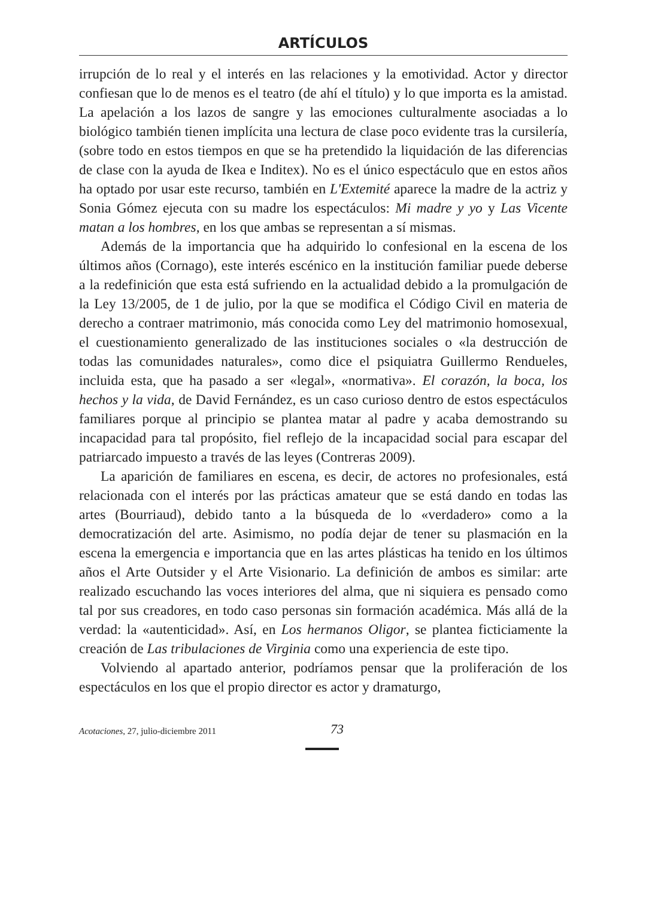ARTÍCULOS
irrupción de lo real y el interés en las relaciones y la emotividad. Actor y director confiesan que lo de menos es el teatro (de ahí el título) y lo que importa es la amistad. La apelación a los lazos de sangre y las emociones culturalmente asociadas a lo biológico también tienen implícita una lectura de clase poco evidente tras la cursilería, (sobre todo en estos tiempos en que se ha pretendido la liquidación de las diferencias de clase con la ayuda de Ikea e Inditex). No es el único espectáculo que en estos años ha optado por usar este recurso, también en L'Extemité aparece la madre de la actriz y Sonia Gómez ejecuta con su madre los espectáculos: Mi madre y yo y Las Vicente matan a los hombres, en los que ambas se representan a sí mismas.
Además de la importancia que ha adquirido lo confesional en la escena de los últimos años (Cornago), este interés escénico en la institución familiar puede deberse a la redefinición que esta está sufriendo en la actualidad debido a la promulgación de la Ley 13/2005, de 1 de julio, por la que se modifica el Código Civil en materia de derecho a contraer matrimonio, más conocida como Ley del matrimonio homosexual, el cuestionamiento generalizado de las instituciones sociales o «la destrucción de todas las comunidades naturales», como dice el psiquiatra Guillermo Rendueles, incluida esta, que ha pasado a ser «legal», «normativa». El corazón, la boca, los hechos y la vida, de David Fernández, es un caso curioso dentro de estos espectáculos familiares porque al principio se plantea matar al padre y acaba demostrando su incapacidad para tal propósito, fiel reflejo de la incapacidad social para escapar del patriarcado impuesto a través de las leyes (Contreras 2009).
La aparición de familiares en escena, es decir, de actores no profesionales, está relacionada con el interés por las prácticas amateur que se está dando en todas las artes (Bourriaud), debido tanto a la búsqueda de lo «verdadero» como a la democratización del arte. Asimismo, no podía dejar de tener su plasmación en la escena la emergencia e importancia que en las artes plásticas ha tenido en los últimos años el Arte Outsider y el Arte Visionario. La definición de ambos es similar: arte realizado escuchando las voces interiores del alma, que ni siquiera es pensado como tal por sus creadores, en todo caso personas sin formación académica. Más allá de la verdad: la «autenticidad». Así, en Los hermanos Oligor, se plantea ficticiamente la creación de Las tribulaciones de Virginia como una experiencia de este tipo.
Volviendo al apartado anterior, podríamos pensar que la proliferación de los espectáculos en los que el propio director es actor y dramaturgo,
Acotaciones, 27, julio-diciembre 2011
73